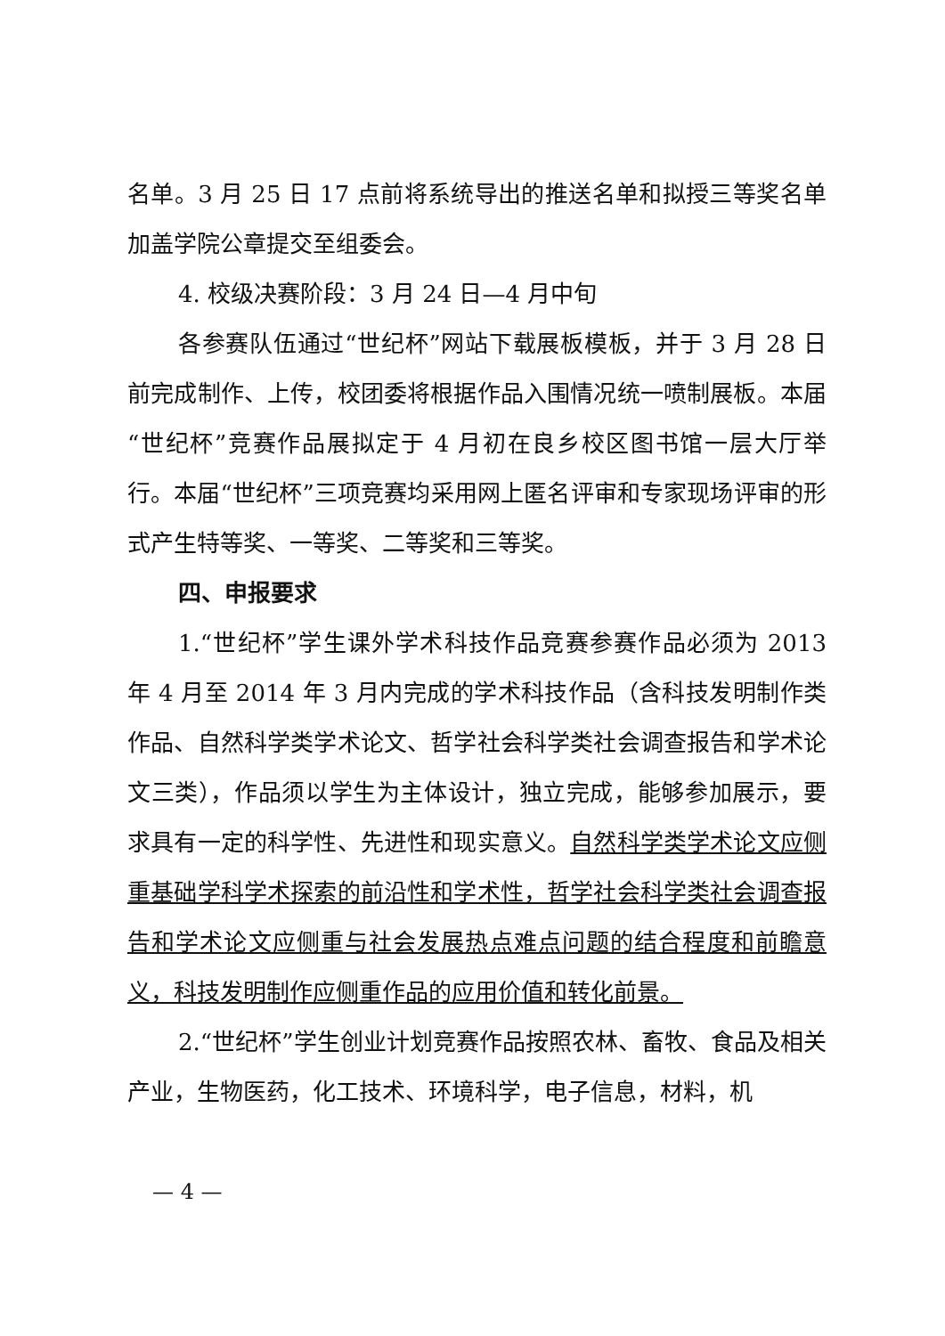名单。3 月 25 日 17 点前将系统导出的推送名单和拟授三等奖名单加盖学院公章提交至组委会。
4. 校级决赛阶段：3 月 24 日—4 月中旬
各参赛队伍通过“世纪杯”网站下载展板模板，并于 3 月 28 日前完成制作、上传，校团委将根据作品入围情况统一喷制展板。本届“世纪杯”竞赛作品展拟定于 4 月初在良乡校区图书馆一层大厅举行。本届“世纪杯”三项竞赛均采用网上匿名评审和专家现场评审的形式产生特等奖、一等奖、二等奖和三等奖。
四、申报要求
1.“世纪杯”学生课外学术科技作品竞赛参赛作品必须为 2013 年 4 月至 2014 年 3 月内完成的学术科技作品（含科技发明制作类作品、自然科学类学术论文、哲学社会科学类社会调查报告和学术论文三类），作品须以学生为主体设计，独立完成，能够参加展示，要求具有一定的科学性、先进性和现实意义。自然科学类学术论文应侧重基础学科学术探索的前沿性和学术性，哲学社会科学类社会调查报告和学术论文应侧重与社会发展热点难点问题的结合程度和前瞻意义，科技发明制作应侧重作品的应用价值和转化前景。
2.“世纪杯”学生创业计划竞赛作品按照农林、畜牧、食品及相关产业，生物医药，化工技术、环境科学，电子信息，材料，机
— 4 —